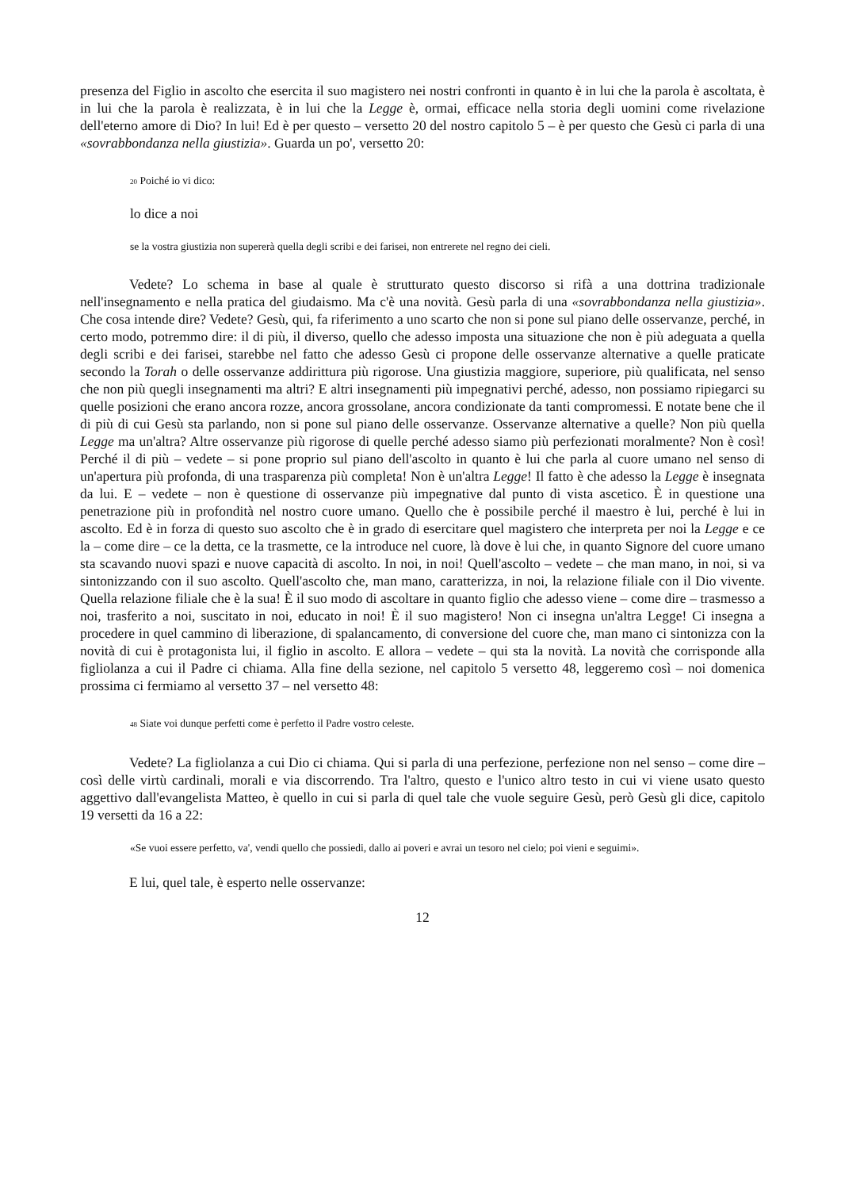presenza del Figlio in ascolto che esercita il suo magistero nei nostri confronti in quanto è in lui che la parola è ascoltata, è in lui che la parola è realizzata, è in lui che la Legge è, ormai, efficace nella storia degli uomini come rivelazione dell'eterno amore di Dio? In lui! Ed è per questo – versetto 20 del nostro capitolo 5 – è per questo che Gesù ci parla di una «sovrabbondanza nella giustizia». Guarda un po', versetto 20:
20 Poiché io vi dico:
lo dice a noi
se la vostra giustizia non supererà quella degli scribi e dei farisei, non entrerete nel regno dei cieli.
Vedete? Lo schema in base al quale è strutturato questo discorso si rifà a una dottrina tradizionale nell'insegnamento e nella pratica del giudaismo. Ma c'è una novità. Gesù parla di una «sovrabbondanza nella giustizia». Che cosa intende dire? Vedete? Gesù, qui, fa riferimento a uno scarto che non si pone sul piano delle osservanze, perché, in certo modo, potremmo dire: il di più, il diverso, quello che adesso imposta una situazione che non è più adeguata a quella degli scribi e dei farisei, starebbe nel fatto che adesso Gesù ci propone delle osservanze alternative a quelle praticate secondo la Torah o delle osservanze addirittura più rigorose. Una giustizia maggiore, superiore, più qualificata, nel senso che non più quegli insegnamenti ma altri? E altri insegnamenti più impegnativi perché, adesso, non possiamo ripiegarci su quelle posizioni che erano ancora rozze, ancora grossolane, ancora condizionate da tanti compromessi. E notate bene che il di più di cui Gesù sta parlando, non si pone sul piano delle osservanze. Osservanze alternative a quelle? Non più quella Legge ma un'altra? Altre osservanze più rigorose di quelle perché adesso siamo più perfezionati moralmente? Non è così! Perché il di più – vedete – si pone proprio sul piano dell'ascolto in quanto è lui che parla al cuore umano nel senso di un'apertura più profonda, di una trasparenza più completa! Non è un'altra Legge! Il fatto è che adesso la Legge è insegnata da lui. E – vedete – non è questione di osservanze più impegnative dal punto di vista ascetico. È in questione una penetrazione più in profondità nel nostro cuore umano. Quello che è possibile perché il maestro è lui, perché è lui in ascolto. Ed è in forza di questo suo ascolto che è in grado di esercitare quel magistero che interpreta per noi la Legge e ce la – come dire – ce la detta, ce la trasmette, ce la introduce nel cuore, là dove è lui che, in quanto Signore del cuore umano sta scavando nuovi spazi e nuove capacità di ascolto. In noi, in noi! Quell'ascolto – vedete – che man mano, in noi, si va sintonizzando con il suo ascolto. Quell'ascolto che, man mano, caratterizza, in noi, la relazione filiale con il Dio vivente. Quella relazione filiale che è la sua! È il suo modo di ascoltare in quanto figlio che adesso viene – come dire – trasmesso a noi, trasferito a noi, suscitato in noi, educato in noi! È il suo magistero! Non ci insegna un'altra Legge! Ci insegna a procedere in quel cammino di liberazione, di spalancamento, di conversione del cuore che, man mano ci sintonizza con la novità di cui è protagonista lui, il figlio in ascolto. E allora – vedete – qui sta la novità. La novità che corrisponde alla figliolanza a cui il Padre ci chiama. Alla fine della sezione, nel capitolo 5 versetto 48, leggeremo così – noi domenica prossima ci fermiamo al versetto 37 – nel versetto 48:
48 Siate voi dunque perfetti come è perfetto il Padre vostro celeste.
Vedete? La figliolanza a cui Dio ci chiama. Qui si parla di una perfezione, perfezione non nel senso – come dire – così delle virtù cardinali, morali e via discorrendo. Tra l'altro, questo e l'unico altro testo in cui vi viene usato questo aggettivo dall'evangelista Matteo, è quello in cui si parla di quel tale che vuole seguire Gesù, però Gesù gli dice, capitolo 19 versetti da 16 a 22:
«Se vuoi essere perfetto, va', vendi quello che possiedi, dallo ai poveri e avrai un tesoro nel cielo; poi vieni e seguimi».
E lui, quel tale, è esperto nelle osservanze:
12